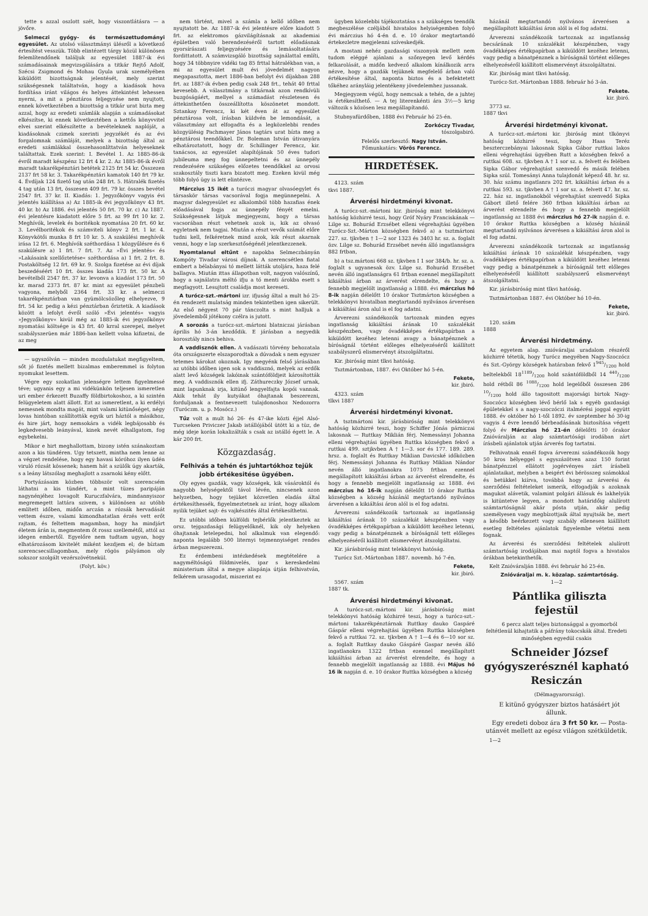tette s azzal oszlott szét, hogy viszontlátásra — a jövőre.
Selmeczi gyógy- és természettudományi egyesület. Az utolsó választmányi ülésről a következő értesítést vesszük. Több elintézett tárgy közül különösen felemlítendőnek találjuk az egyesület 1887-ik évi számadásainak megvizsgálására a titkár Rejtő Adolf, Szécsi Zsigmond és Mohau Gyula urak személyében kiküldött bizottságnak jelentését, mely szerint szükségesnek találtatván, hogy a kiadások hova fordítása iránt világos és helyes áttekintést lehessen nyerni, a mit a pénztáros feljegyzése nem nyujtott, ennek következtében a bizottság a titkár urat bizta meg azzal, hogy az eredeti számlák alapján a számadásokat elkészítse, ki ennek következtében a kettős könyvvitel elvei szerint elkészítette a bevételeknek naplóját, a kiadásoknak czimek szerinti jegyzékét és az évi forgalomnak számláját, melyek a bizottság által az eredeti számlákkal összehasonlíttatván helyeseknek találtattak. Ezek szerint: I. Bevétel 1. Az 1885-86-ik évről maradt készpénz 12 frt 4 kr. 2. Az 1885-86-ik évről maradt takarékpénztári betétek 2125 frt 54 kr. Összezen 2137 frt 58 kr. 3. Takarékpénztári kamatok 140 frt 79 kr. 4. Évdíjak 124 fizető tag után 248 frt. 5. Hátralék fizetés 4 tag után 13 frt, összesen 409 frt. 79 kr. összes bevétel 2547 frt. 37 kr. II. Kiadás: 1. Jegyzőkönyv vagyis évi jelentés kiállítása a) Az 1885-ik évi jegyzőkönyv 43 frt. 40 kr. b) Az 1886. évi jelentés 50 frt. 70 kr. c) Az 1887. évi jelentésre kiadatott előre 5 frt. az 99 frt 10 kr. 2. Meghívók, levelek és boritékok nyomatása 20 frt. 60 kr. 3. Levélboritékok és számviteli könyv 2 frt. 1 kr. 4. Könyvkötői munka 8 frt 10 kr. 5. A szakülési meghívók irása 12 frt. 6. Meghívók széthordása 1 közgyűlésre és 6 szakülésre a) 1 frt. 7 frt. 7. Az »Évi jelentés« és »Lakásaink szellőztetése« széthordása a) 1 frt. 2 frt. 8. Postaköltség 12 frt. 69 kr. 9. Szolga fizetése az évi díjak beszedéséért 10 frt. összes kiadás 173 frt. 50 kr. A bevételből 2547 frt. 37 kr. levonva a kiadást 173 frt. 50 kr. marad 2373 frt. 87 kr. mint az egyesület pénzbeli vagyona, melyből 2364 frt. 33 kr. a selmeczi takarékpénztárban van gyümölcsözőleg elhelyezve, 9 frt. 54 kr. pedig a kézi pénztárban őriztetik. A kiadások között a lefolyt évről szóló »Évi jelentés« vagyis »Jegyzőkönyv« kivül még az 1885-ik évi jegyzőkönyv nyomatási költsége is 43 frt. 40 krral szerepel, melyet szabályszerüen már 1886-ban kellett volna kifizetni, de az meg
— ugyszólván — minden mozdulatukat megfigyeltem, sőt jó fizetés mellett bizalmas emberemmel is folyton nyomukat lesettem.
Végre egy szokatlan jelenségre lettem figyelmessé téve; ugyanis egy a mi vidékünkön teljesen ismeretlen uri ember érkezett Buzaffy földbirtokoshoz, a ki szintén felügyeletem alatt állott. Ezt az ismeretlent, a ki erdélyi nemesnek mondta magát, mint valami kitünőséget, négy lovas hintóban szállították egyik uri háztól a másikhoz, és hire járt, hogy nemsokára a vidék legbájosabb és legkedvesebb leányával, kinek nevét elhallgatom, fog egybekelni.
Mikor e hirt meghallottam, bizony istén szánakoztam azon a kis tündéren. Ugy tetszett, mintha nem lenne az a végzet rendelése, hogy egy havasi kóróhoz ilyen üdén viruló rózsát kössenek; hanem hát a szülők úgy akarták, s a leány látszólag meghajlott a zsarnoki kény előtt.
Portyázásaim közben többször volt szerencsém láthatni a kis tündért, a mint tüzes paripáján nagynénjéhez lovagolt Kuruczfalvára, mindannyiszor megremegett lattára szivem, s különösen az utóbb említett időben, midőn arczán a rózsák hervadását vettem észre, valami kimondhatatlan érzés vett erőt rajtam, és feltettem magamban, hogy ha mindjárt életem árán is, megmentem őt rossz szellemétől, attól az idegen embertől. Egyelőre nem tudtam ugyan, hogy elhatározásom kivitelét miként kezdjem el; de bíztam szerencsecsillagomban, mely rögös pályámon oly sokszor szolgált vezérszövétnekül.
(Folyt. köv.)
nem történt, mivel a számla a kellő időben nem nyujtatott be. Az 1887-ik évi jelentésre előre kiadott 5 frt. az elektromos gázvilágításnak az akademiai épületben való berendezéséről tartott előadásnak gyorsírászati feljegyzésére és lemásoltatására fordittatott. A számvizsgáló bizottság sajnálattal említi, hogy 34 többnyire vidéki tag 85 frttal hátralékban van, a mi az egyesület mult évi jövedelmét nagyon megapasztotta, mert 1886-ban befolyt évi díjakban 288 frt. az 1887-ik évben pedig csak 248 frt., tehát 40 frttal kevesebb. A választmány a titkárnak azon rendkívüli buzgóságáért, mellyel a számadást részletesen és áttekinthetően összeállította köszönetet mondott. Sztankay Ferencz, ki két éven át az egyesület pénztárosa volt, írásban küldvén be lemondását, a választmány azt elfogadta és a legközelebbi rendes közgyülésig Pachmayer János tagtárs urat bízta meg a pénztárosi teendőkkel. Dr. Boleman István útivanyára elhatároztatott, hogy dr. Schillinger Ferencz, kir. tanácsos, az egyesület alapítójának 50 éves tudori jubileuma meg fog ünnepeltetni és az ünnepély rendezésére szükséges előzetes teendőkkel az orvosi szakosztály tiszti kara bizatott meg. Ezeken kivül még több folyó ügy is lett elintézve.
Márczius 15 ikét a turóczi magyar olvasóegylet és társaskör társas vacsorával fogja megünnepelni. A magyar dalegyesület ez alkalomból több hazafias ének előadásával fogja az ünnepély fényét emelni. Szükségesnek látjuk megjegyezni, hogy a társas vacsorában részt vehetnek azok is, kik az olvasó egyletnek nem tagjai. Miután a részt vevők számát előre tudni kell, felkéretnek mind azok, kik részt akarnak venni, hogy e lap szerkesztőségénél jelentkezzenek.
Nyomtalanul eltűnt e napokba Selmeczbányán Kompóty Tivadar városi díjnok. A szerencsétlen fiatal embert a bélabányai tó mellett látták utoljára, haza felé ballagva. Miután ittas állapotban volt, nagyon valószínű, hogy a sajnálatra méltó ifju a tó menti árokba esett s megfagyott. Lesujtott családja most kereseti.
A turócz-szt.-mártoni izr. ifjuság által a mult hó 25-én rendezett mulatság minden tekintetben igen sikerült. Az első négyest 70 pár tánczolta s mint halljuk a jövedelemből jótékony czélra is jutott.
A sorozás a turócz-szt.-mártoni blatniczai járásban április hó 3-án kezdődik. E járásban a negyedik korosztály nincs behiva.
A vaddisznók ellen. A vadászati törvény behozatala óta országszerte elszaporodtak a dúvadak s nem egyszer tetemes károkat okoznak. Igy megyénk felső járásában az utóbbi időben igen sok a vaddisznó, melyek az erdők alatt levő községek lakóinak szántóföldjeit károsították meg. A vaddisznók ellen ifj. Záthureczky József urnak, mint lapunknak irja, kitünő lengyelfajta kopói vannak. Akik tehát ily kutyákat óhajtanak beszerezni, forduljanak a fentnevezett tulajdonoshoz Nedozorra (Turóczm. u. p. Mosócz.)
Tűz volt a mult hó 26- és 47-ike közti éjjel Alsó-Turcseken Priviczer Jakab istállójából ütött ki a tüz, de még ideje korán lokalizálták s csak az istálló égett le. A kár 200 frt.
Közgazdaság.
Felhivás a tehén és juhtartókhoz tejük jobb értékesitése ügyében.
Oly egyes gazdák, vagy községek, kik vásároktól és nagyobb helységektől távol lévén, nincsenek azon helyzetben, hogy tejüket közvetlen eladás által értékesíthessék, figyelmeztetnek az iránt, hogy alkalom nyilik tejüket sajt- és vajkészités által értékesíthetni.
Ez utóbbi időben külföldi tejbérlők jelentkeztek az orsz. tejgazdasági felügyelőknél, kik oly helyeken óhajtanak letelepedni, hol alkalmuk van elegendő: naponta legalább 500 liternyi tejmennyiséget rendes árban megszerezni.
Ez érdembeni intézkedések megtételére a nagyméltóságú földmivelés, ipar s kereskedelmi ministerium által a megye alispánja útján felhivatván, felkérem urasagodat, miszerint ez
ügyben közelebbi tájékoztatása s a szükséges teendők megbeszélése czéljából hivatalos helyiségemben folyó évi márczius hó 4-én d. e. 10 órakor megtartandó értekezletre megjelenni szíveskedjék.
A mostani nehéz gazdasági viszonyok mellett nem tudom eléggé ajánlani a szőnyegen levő kérdés felkarolását, a midőn kedvező alkalom kínálkozik arra nézve, hogy a gazdák tejüknek megfelelő árban való értékesítése által, naponta biztos és a befektetett tőkéhez arányláig jelentékeny jövedelemhez jussanak.
Megjegyzem végül, hogy nemcsak a tehén, de a juhtej is értékesíthető. — A tej literenkénti ára 3½—5 krig változik s közösen lesz megállapítandó.
Stubnyafürdőben, 1888 évi Február hó 25-én.
Zorkóczy Tivadar,
tószolgabiró.
Felelős szerkesztő: Nagy István.
Főmunkatárs: Vörös Ferencz.
HIRDETÉSEK.
4123. szám
tkvi 1887.
Árverési hirdetményi kivonat.
A turócz-szt.-mártoni kir. jbiróság mint telekkönyvi hatóság közhirré teszi, hogy Gróf Nyáry Franciskának — Lilge sz. Bohurád Erzsébet elleni végrehajtási ügyében Turócz-Szt.-Márton községben fekvő a) a tsztmártoni 227. sz. tjkvben † 1—2 sor 1323 és 3403 hr. sz. a. foglalt özv. Lilge sz. Bohurád Erzsébet nevén álló ingatlanságra 882 frtban,
b) a tsz.mártoni 668 sz. tjkvben I 1 sor 384/b. hr. sz. a. foglalt s ugyanesak özv. Lilge sz. Bohurád Erzsébet nevén álló ingatlanságra 61 frtban ezennel megállapított kikiáltási árban az árverést elrendelte, és hogy a fennebb megjelölt ingatlanság a 1888. évi márczius hó 8-ik napján délelőtt 10 órakor Tsztmárton községben a telekkönyvi hivatalban megtartandó nyilvános árverésen a kikiáltási áron alul is el fog adatni.
Árverezni szándékozók tartoznak minden egyes ingatlanság kikiáltási árának 10 százalékát készpénzben, vagy óvadékképes értékpapírban a kiküldött kezéhez letenni avagy a bánatpénznek a bíróságnál történt előleges elhelyezéséről kiállított szabályszerű elismervényt átszolgáltatni.
Kir. jbiróság mint tlkvi hatóság.
Tsztmártonban, 1887. évi Október hó 5-én.
Fekete,
kir. jbiró.
4323. szám
tlkvi 1887
Árverési hirdetményi kivonat.
A tsztmártoni kir. járásbiróság mint telekkönyvi hatóság közhirré teszi, hogy Schiffer Jónás párniczai lakosnak — Ruttkay Miklián férj. Nemessányi Johanna elleni végrehajtási ügyében Ruttka községben fekvő a ruttkai 499. sztjkvben A † 1—3. sor és 177. 189. 289. hrsz. a. foglalt és Ruttkay Miklian Davicské időközben férj. Nemessányi Johanna és Ruttkay Miklian Nándor nevén álló ingatlanokra 1075 frtban ezennel megállapított kikiáltási árban az árverést elrendelte, és hogy a fennebb megjelölt ingatlanság az 1888. évi márczius hó 16-ik napján délelőtt 10 órakor Ruttka községben a község házánál megtartandó nyilvános árverésen a kikiáltási áron alól is el fog adatni.
Árverezni szándékozók tartoznak az ingatlanság kikiáltási árának 10 százalékát készpénzben vagy óvadékképes értékpapírban a kiküldött kezéhez letenni, vagy pedig a bánatpénznek a bíróságnál tett előleges elhelyezéséről kiállított elismervényt átszolgáltatni.
Kir. járásbiróság mint telekkönyvi hatóság.
Turócz Szt.-Mártonban 1887. novemb. hó 7-én.
Fekete,
kir. jbiró.
5567. szám
1887 tk.
Árverési hirdetményi kivonat.
A turócz-szt.-mártoni kir. járásbiróság mint telekkönyvi hatóság közhirré teszi, hogy a turócz-szt.-mártoni takarékpénztárnak Ruttkay dauko Gaspáré Gáspár elleni végrehajtási ügyében Ruttka községben fekvő a ruttkai 72. sz. tjkvben A † 1—4 és 6—10 sor sz. a. foglalt Ruttkay dauko Gáspáré Gaspar nevén álló ingatlanokra 1322 frtban ezennel megállapított kikiáltási árban az árverést elrendelte, és hogy a fennebb megjelölt ingatlanság az 1888. évi Május hó 16 ik napján d. e. 10 órakor Ruttka községben a község
házánál megtartandó nyilvános árverésen a megállapított kikiáltási áron alól is el fog adatni.
Árverezni szándékozók tartoznak az ingatlanság becsárának 10 százalékát készpénzben, vagy óvadékképes értékpapírban a kiküldött kezéhez letenni, vagy pedig a bánatpénznek a bíróságnál történt előleges elhelyezéséről kiállított elismervényt átszolgáltatni.
Kir. jbiróság mint tlkvi hatóság.
Turócz-Szt.-Mártonban 1888. február hó 3-án.
Fekete.
kir. jbiró.
3773 sz.
1887 tkvi
Árverési hirdetményi kivonat.
A turócz-szt.-mártoni kir. jbiróság mint tlkönyvi hatóság közhirré teszi, hogy Haas Teréz beszterczebányai lakosnak Sipka Gábor ruttkai lakos elleni végrehajtási ügyében Rutt a községben fekvő a ruttkai 608. sz. tjkvben A † 1 sor sz. a. felvett és felében Sipka Gábor végrehajtást szenvedő és másik felében Sipka szül. Tomesányi Anna tulajdonát képező 48. hr. sz. 30. ház számu ingatlanra 202 frt. kikiáltási árban és a ruttkai 593. sz. tjkvben A † 1 sor sz. a. felvett 47. hr. sz. 22. ház sz. ingatlanokból végrehajtást szenvedő Sipka Gábort illető felére 360 frtban kikiáltási árban az árverést elrendelte és hogy a fennebb megjelölt ingatlanság az 1888 évi márczius hó 27-ik napján d. e. 10 órakor Ruttka községben a község házánál megtartandó nyilvános árverésen a kikiáltási áron alol is el fog adatni.
Árverezni szándékozók tartoznak az ingatlanság kikiáltási árának 10 százalékát készpénzben, vagy óvadékképes értékpapírban a kiküldött kezéhez letenni vagy pedig a bánatpénznek a bíróságnál tett előleges elhelyezéséről kiállított szabályszerű elismervényt átszolgáltatni.
Kir. járásbiróság mint tlkvi hatóság.
Tsztmártonban 1887. évi Október hó 10-én.
Fekete,
kir. jbiró.
120. szám
1888
Árverési hirdetmény.
Az egyetem alap. znióváraljai uradalom részéről közhirré tétetik, hogy Turócz megyében Nagy-Szoczócz és Szt.-György községek határaban fekvő 1945/1200 hold beltelekből 181189/1200 hold szántóföldből 14 440/1200 hold rétből 86 1088/1200 hold legelőből összesen 286 10/1200 hold állo tagositott majorsági birtok Nagy-Szoczócz községben lévő bérlő lak s egyéb gazdasági épületekkel s a nagy-szoczóczi italmérési joggal együtt 1888. év október hó 1-től 1892. év szeptember hó 30-ig vagyis 4 évre leendő bérbeadásának biztosítása végett folyó év Márczius hó 21-én délelőtti 10 órakor Znióváralján az alap számtartósági irodában zárt írásbeli ajánlatok utján árverés fog tartatni.
Felhivatnak ennél fogva árverezni szándékozók hogy 50 kros bélyeggel s egyszázötven azaz 150 forint bánatpénzzel ellátott jogérvényes zárt írásbeli ajánlataikat, melyben a beigért évi bérösszeg számokkal és betükkel kiírva, továbbá hogy az árverési és szerződési feltételeket ismerik, elfogadják s azoknak magukat alávetik, valamint polgári állásuk és lakhelyük is kitüntetve legyen, a mondott határidőig alulírott számtartóságnál akár pósta utján, akár pedig személyesen vagy megbízottjaik által nyujtsák be, mert a később beérkezett vagy szabály ellenesen kiállított esetleg feltételes ajánlatok figyelembe vétetni nem fognak.
Az árverési és szerződési feltételek alulírott számtartóság irodájában mai naptól fogva a hivatalos órákban betekinthetők.
Kelt Znióváralján 1888. évi február hó 25-én.
Znióváraljai m. k. közalap. számtartóság.
1—2
Pántlika giliszta fejestül
6 percz alatt teljes biztonsággal a gyomorból feltétlenül kihajtatik a páfrány tokocskák által. Eredeti minőségben egyedül csakis
Schneider József gyógyszerésznél kapható Resiczán
(Délmagyarország).
E kitünő gyógyszer biztos hatásáért jót állunk.
Egy eredeti doboz ára 3 frt 50 kr. — Posta-utánvét mellett az egész világon szétküldetik.
1—2